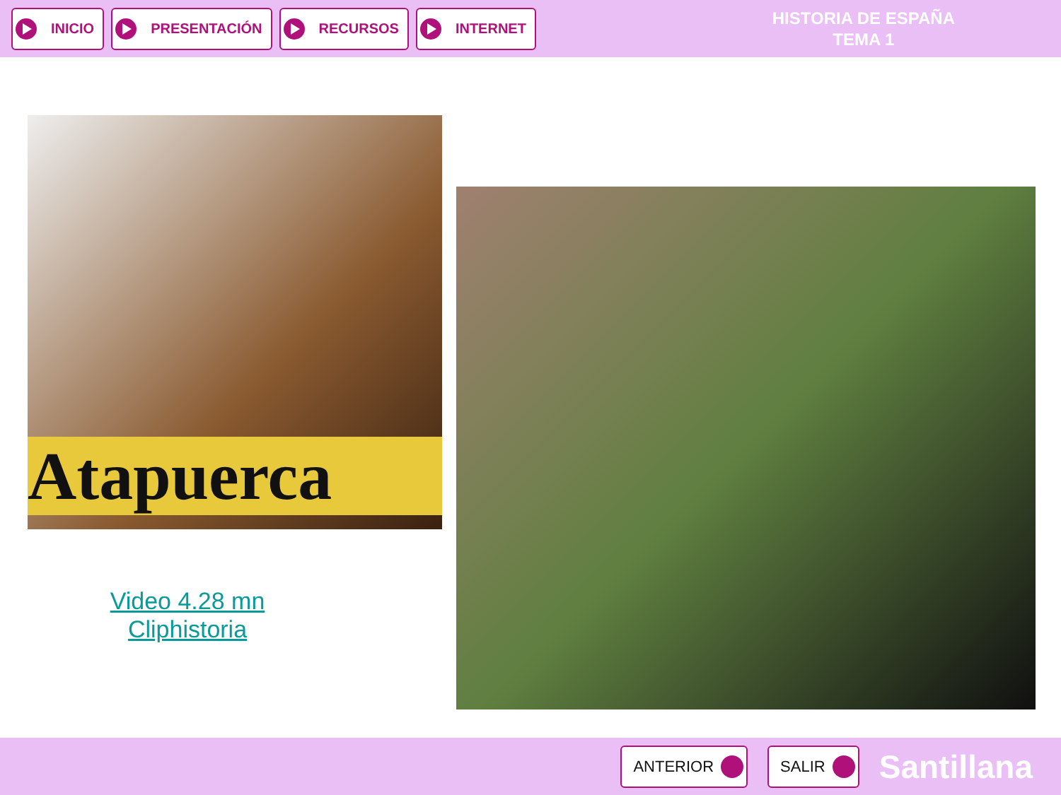INICIO PRESENTACIÓN RECURSOS INTERNET
HISTORIA DE ESPAÑA
TEMA 1
Atapuerca
Video 4.28 mn
Cliphistoria
ANTERIOR SALIR
Santillana